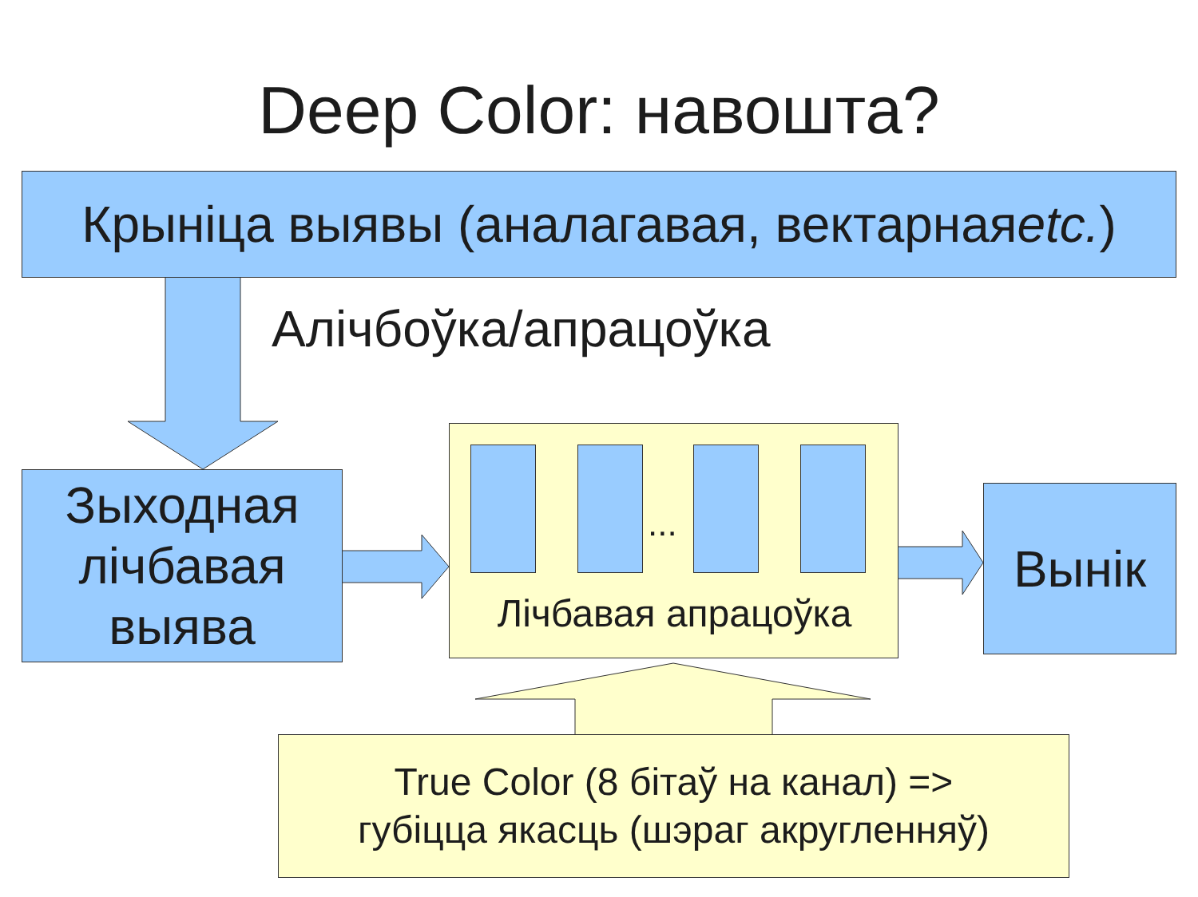Deep Color: навошта?
Крыніца выявы (аналагавая, вектарная etc.)
Алічбоўка/апрацоўка
Зыходная лічбавая выява
...
Лічбавая апрацоўка
Вынік
True Color (8 бітаў на канал) =>
губіцца якасць (шэраг акругленняў)